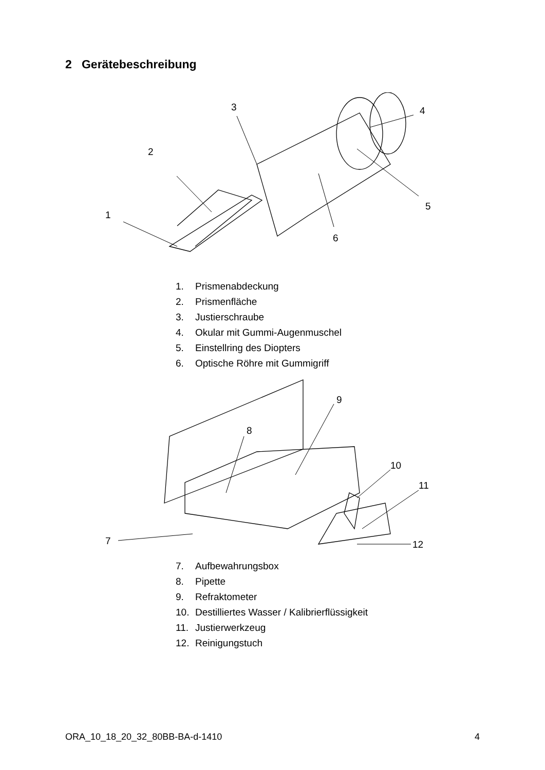2 Gerätebeschreibung
1
2
3
4
5
6
1. Prismenabdeckung
2. Prismenfläche
3. Justierschraube
4. Okular mit Gummi-Augenmuschel
5. Einstellring des Diopters
6. Optische Röhre mit Gummigriff
7
8
9
10
11
12
7. Aufbewahrungsbox
8. Pipette
9. Refraktometer
10. Destilliertes Wasser / Kalibrierflüssigkeit
11. Justierwerkzeug
12. Reinigungstuch
ORA_10_18_20_32_80BB-BA-d-1410 4